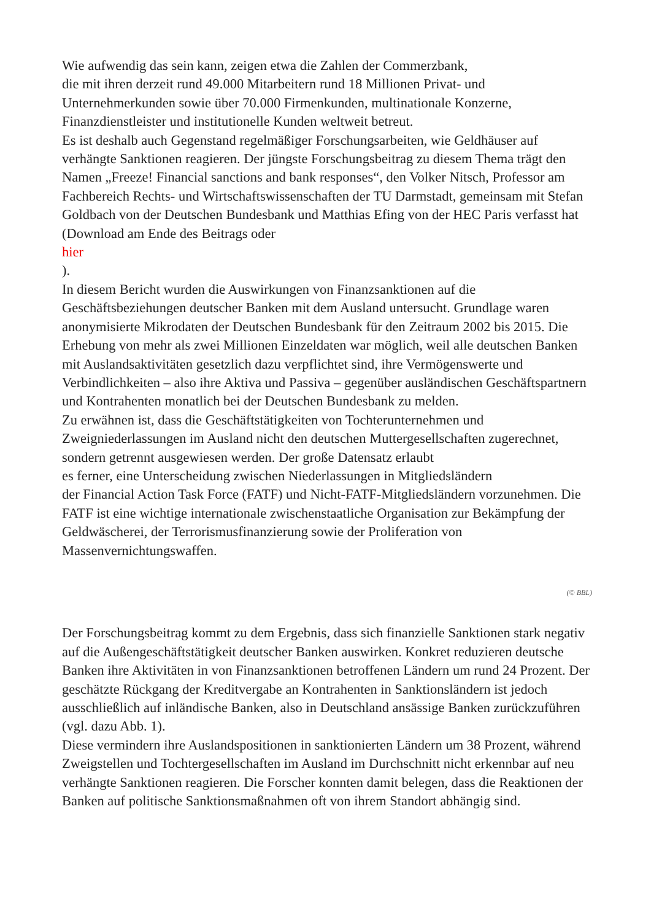Wie aufwendig das sein kann, zeigen etwa die Zahlen der Commerzbank,
die mit ihren derzeit rund 49.000 Mitarbeitern rund 18 Millionen Privat- und Unternehmerkunden sowie über 70.000 Firmenkunden, multinationale Konzerne, Finanzdienstleister und institutionelle Kunden weltweit betreut.
Es ist deshalb auch Gegenstand regelmäßiger Forschungsarbeiten, wie Geldhäuser auf verhängte Sanktionen reagieren. Der jüngste Forschungsbeitrag zu diesem Thema trägt den Namen „Freeze! Financial sanctions and bank responses“, den Volker Nitsch, Professor am Fachbereich Rechts- und Wirtschaftswissenschaften der TU Darmstadt, gemeinsam mit Stefan Goldbach von der Deutschen Bundesbank und Matthias Efing von der HEC Paris verfasst hat (Download am Ende des Beitrags oder
hier
).
In diesem Bericht wurden die Auswirkungen von Finanzsanktionen auf die Geschäftsbeziehungen deutscher Banken mit dem Ausland untersucht. Grundlage waren anonymisierte Mikrodaten der Deutschen Bundesbank für den Zeitraum 2002 bis 2015. Die Erhebung von mehr als zwei Millionen Einzeldaten war möglich, weil alle deutschen Banken mit Auslandsaktivitäten gesetzlich dazu verpflichtet sind, ihre Vermögenswerte und Verbindlichkeiten – also ihre Aktiva und Passiva – gegenüber ausländischen Geschäftspartnern und Kontrahenten monatlich bei der Deutschen Bundesbank zu melden.
Zu erwähnen ist, dass die Geschäftstätigkeiten von Tochterunternehmen und Zweigniederlassungen im Ausland nicht den deutschen Muttergesellschaften zugerechnet, sondern getrennt ausgewiesen werden. Der große Datensatz erlaubt
es ferner, eine Unterscheidung zwischen Niederlassungen in Mitgliedsländern
der Financial Action Task Force (FATF) und Nicht-FATF-Mitgliedsländern vorzunehmen. Die FATF ist eine wichtige internationale zwischenstaatliche Organisation zur Bekämpfung der Geldwäscherei, der Terrorismusfinanzierung sowie der Proliferation von Massenvernichtungswaffen.
(© BBL)
Der Forschungsbeitrag kommt zu dem Ergebnis, dass sich finanzielle Sanktionen stark negativ auf die Außengeschäftstätigkeit deutscher Banken auswirken. Konkret reduzieren deutsche Banken ihre Aktivitäten in von Finanzsanktionen betroffenen Ländern um rund 24 Prozent. Der geschätzte Rückgang der Kreditvergabe an Kontrahenten in Sanktionsländern ist jedoch ausschließlich auf inländische Banken, also in Deutschland ansässige Banken zurückzuführen (vgl. dazu Abb. 1).
Diese vermindern ihre Auslandspositionen in sanktionierten Ländern um 38 Prozent, während Zweigstellen und Tochtergesellschaften im Ausland im Durchschnitt nicht erkennbar auf neu verhängte Sanktionen reagieren. Die Forscher konnten damit belegen, dass die Reaktionen der Banken auf politische Sanktionsmaßnahmen oft von ihrem Standort abhängig sind.